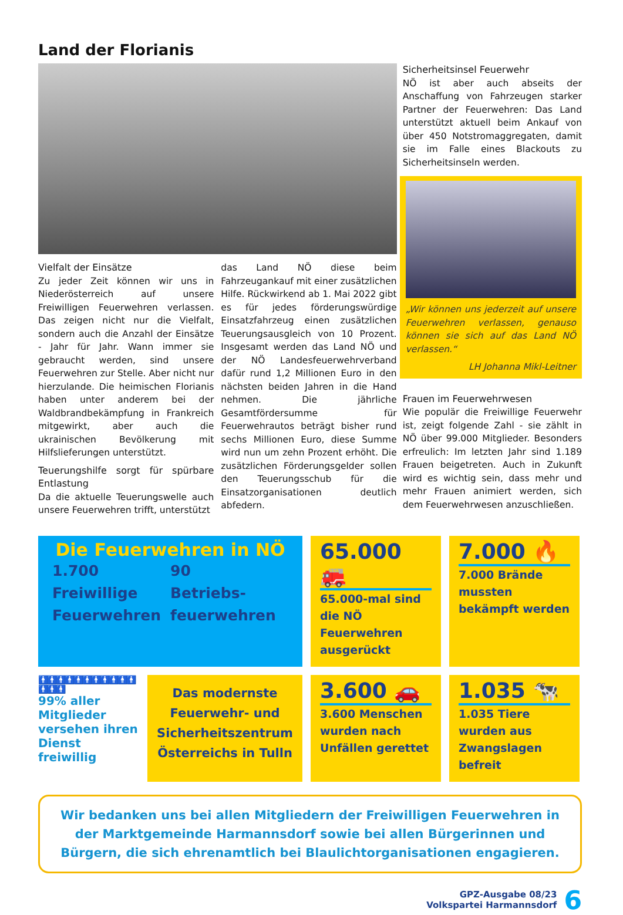Land der Florianis
Vielfalt der Einsätze
Zu jeder Zeit können wir uns in Niederösterreich auf unsere Freiwilligen Feuerwehren verlassen. Das zeigen nicht nur die Vielfalt, sondern auch die Anzahl der Einsätze - Jahr für Jahr. Wann immer sie gebraucht werden, sind unsere Feuerwehren zur Stelle. Aber nicht nur hierzulande. Die heimischen Florianis haben unter anderem bei der Waldbrandbekämpfung in Frankreich mitgewirkt, aber auch die ukrainischen Bevölkerung mit Hilfslieferungen unterstützt.
Teuerungshilfe sorgt für spürbare Entlastung
Da die aktuelle Teuerungswelle auch unsere Feuerwehren trifft, unterstützt
das Land NÖ diese beim Fahrzeugankauf mit einer zusätzlichen Hilfe. Rückwirkend ab 1. Mai 2022 gibt es für jedes förderungswürdige Einsatzfahrzeug einen zusätzlichen Teuerungsausgleich von 10 Prozent. Insgesamt werden das Land NÖ und der NÖ Landesfeuerwehrverband dafür rund 1,2 Millionen Euro in den nächsten beiden Jahren in die Hand nehmen. Die jährliche Gesamtfördersumme für Feuerwehrautos beträgt bisher rund sechs Millionen Euro, diese Summe wird nun um zehn Prozent erhöht. Die zusätzlichen Förderungsgelder sollen den Teuerungsschub für die Einsatzorganisationen deutlich abfedern.
Sicherheitsinsel Feuerwehr
NÖ ist aber auch abseits der Anschaffung von Fahrzeugen starker Partner der Feuerwehren: Das Land unterstützt aktuell beim Ankauf von über 450 Notstromaggregaten, damit sie im Falle eines Blackouts zu Sicherheitsinseln werden.
„Wir können uns jederzeit auf unsere Feuerwehren verlassen, genauso können sie sich auf das Land NÖ verlassen.“LH Johanna Mikl-Leitner
Frauen im Feuerwehrwesen
Wie populär die Freiwillige Feuerwehr ist, zeigt folgende Zahl - sie zählt in NÖ über 99.000 Mitglieder. Besonders erfreulich: Im letzten Jahr sind 1.189 Frauen beigetreten. Auch in Zukunft wird es wichtig sein, dass mehr und mehr Frauen animiert werden, sich dem Feuerwehrwesen anzuschließen.
Die Feuerwehren in NÖ
1.700
Freiwillige
Feuerwehren
90
Betriebs-
feuerwehren
65.000 🚒
65.000-mal sind die NÖ Feuerwehren ausgerückt
7.000 🔥
7.000 Brände mussten bekämpft werden
🚹🚹🚹🚹🚹🚹🚹🚹🚹🚹🚹🚹🚹🚹
99% aller Mitglieder versehen ihren Dienst freiwillig
Das modernste Feuerwehr- und Sicherheitszentrum Österreichs in Tulln
3.600 🚗
3.600 Menschen wurden nach Unfällen gerettet
1.035 🐄
1.035 Tiere wurden aus Zwangslagen befreit
Wir bedanken uns bei allen Mitgliedern der Freiwilligen Feuerwehren in der Marktgemeinde Harmannsdorf sowie bei allen Bürgerinnen und Bürgern, die sich ehrenamtlich bei Blaulichtorganisationen engagieren.
GPZ-Ausgabe 08/23
Volkspartei Harmannsdorf
6